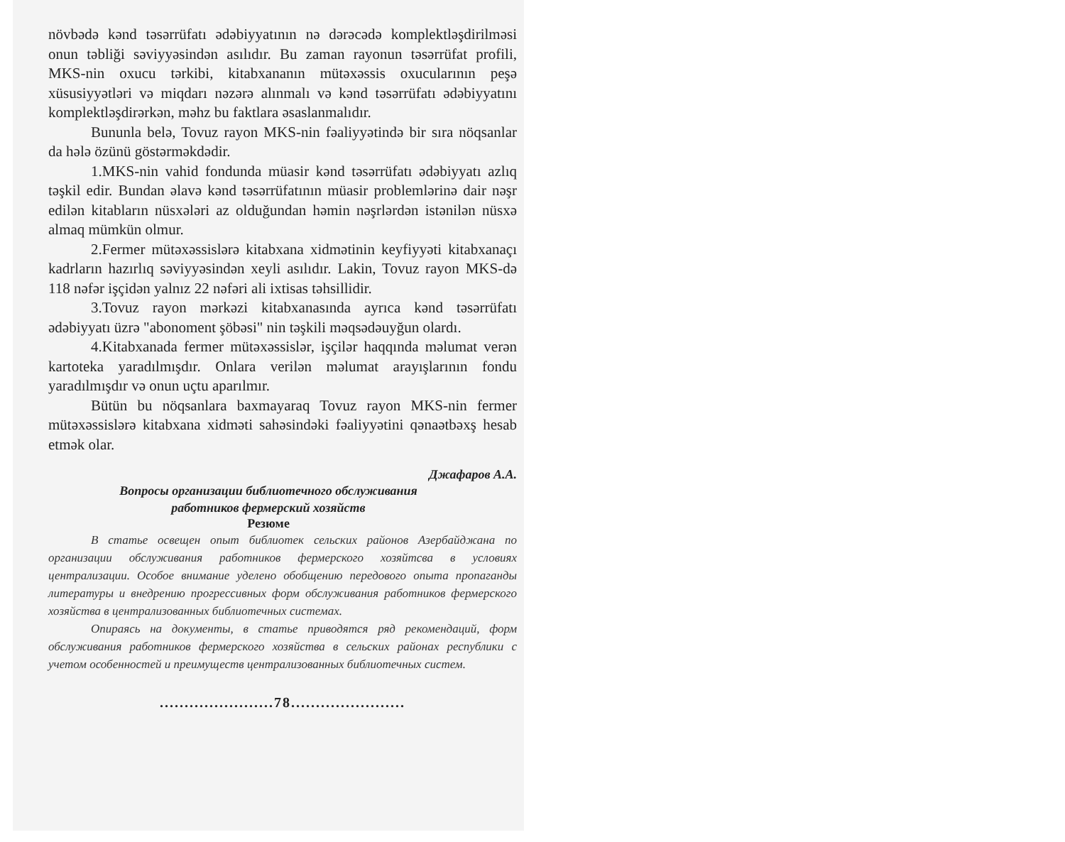növbədə kənd təsərrüfatı ədəbiyyatının nə dərəcədə komplektləşdirilməsi onun təbliği səviyyəsindən asılıdır. Bu zaman rayonun təsərrüfat profili, MKS-nin oxucu tərkibi, kitabxananın mütəxəssis oxucularının peşə xüsusiyyətləri və miqdarı nəzərə alınmalı və kənd təsərrüfatı ədəbiyyatını komplektləşdirərkən, məhz bu faktlara əsaslanmalıdır.
Bununla belə, Tovuz rayon MKS-nin fəaliyyətində bir sıra nöqsanlar da hələ özünü göstərməkdədir.
1.MKS-nin vahid fondunda müasir kənd təsərrüfatı ədəbiyyatı azlıq təşkil edir. Bundan əlavə kənd təsərrüfatının müasir problemlərinə dair nəşr edilən kitabların nüsxələri az olduğundan həmin nəşrlərdən istənilən nüsxə almaq mümkün olmur.
2.Fermer mütəxəssislərə kitabxana xidmətinin keyfiyyəti kitabxanaçı kadrların hazırlıq səviyyəsindən xeyli asılıdır. Lakin, Tovuz rayon MKS-də 118 nəfər işçidən yalnız 22 nəfəri ali ixtisas təhsillidir.
3.Tovuz rayon mərkəzi kitabxanasında ayrıca kənd təsərrüfatı ədəbiyyatı üzrə "abonoment şöbəsi" nin təşkili məqsədəuyğun olardı.
4.Kitabxanada fermer mütəxəssislər, işçilər haqqında məlumat verən kartoteka yaradılmışdır. Onlara verilən məlumat arayışlarının fondu yaradılmışdır və onun uçtu aparılmır.
Bütün bu nöqsanlara baxmayaraq Tovuz rayon MKS-nin fermer mütəxəssislərə kitabxana xidməti sahəsindəki fəaliyyətini qənaətbəxş hesab etmək olar.
Джафаров А.А.
Вопросы организации библиотечного обслуживания
работников фермерский хозяйств
Резюме
В статье освещен опыт библиотек сельских районов Азербайджана по организации обслуживания работников фермерского хозяйтсва в условиях централизации. Особое внимание уделено обобщению передового опыта пропаганды литературы и внедрению прогрессивных форм обслуживания работников фермерского хозяйства в централизованных библиотечных системах.
Опираясь на документы, в статье приводятся ряд рекомендаций, форм обслуживания работников фермерского хозяйства в сельских районах республики с учетом особенностей и преимуществ централизованных библиотечных систем.
.......................78.......................